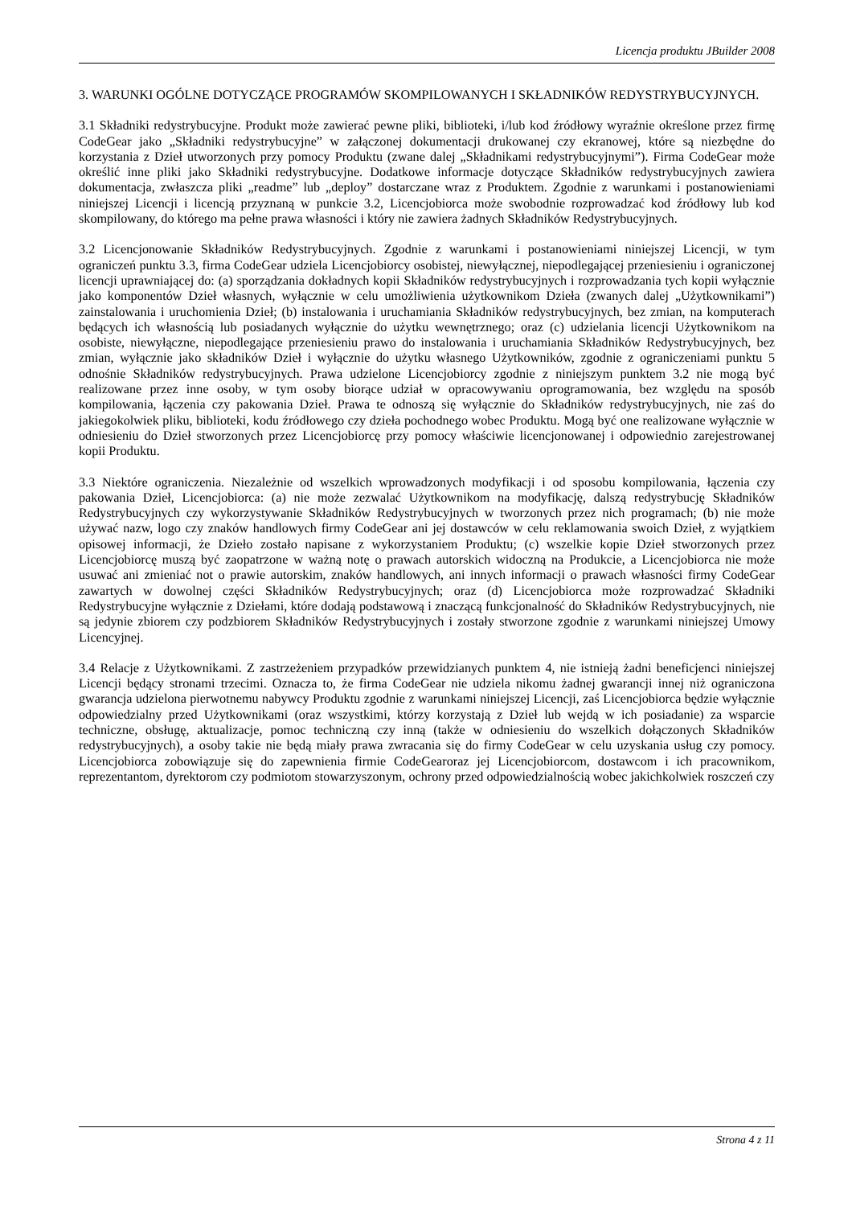Licencja produktu JBuilder 2008
3. WARUNKI OGÓLNE DOTYCZĄCE PROGRAMÓW SKOMPILOWANYCH I SKŁADNIKÓW REDYSTRYBUCYJNYCH.
3.1 Składniki redystrybucyjne. Produkt może zawierać pewne pliki, biblioteki, i/lub kod źródłowy wyraźnie określone przez firmę CodeGear jako „Składniki redystrybucyjne” w załączonej dokumentacji drukowanej czy ekranowej, które są niezbędne do korzystania z Dzieł utworzonych przy pomocy Produktu (zwane dalej „Składnikami redystrybucyjnymi”). Firma CodeGear może określić inne pliki jako Składniki redystrybucyjne. Dodatkowe informacje dotyczące Składników redystrybucyjnych zawiera dokumentacja, zwłaszcza pliki „readme” lub „deploy” dostarczane wraz z Produktem. Zgodnie z warunkami i postanowieniami niniejszej Licencji i licencją przyznaną w punkcie 3.2, Licencjobiorca może swobodnie rozprowadzać kod źródłowy lub kod skompilowany, do którego ma pełne prawa własności i który nie zawiera żadnych Składników Redystrybucyjnych.
3.2 Licencjonowanie Składników Redystrybucyjnych. Zgodnie z warunkami i postanowieniami niniejszej Licencji, w tym ograniczeń punktu 3.3, firma CodeGear udziela Licencjobiorcy osobistej, niewyłącznej, niepodlegającej przeniesieniu i ograniczonej licencji uprawniającej do: (a) sporządzania dokładnych kopii Składników redystrybucyjnych i rozprowadzania tych kopii wyłącznie jako komponentów Dzieł własnych, wyłącznie w celu umożliwienia użytkownikom Dzieła (zwanych dalej „Użytkownikami”) zainstalowania i uruchomienia Dzieł; (b) instalowania i uruchamiania Składników redystrybucyjnych, bez zmian, na komputerach będących ich własnością lub posiadanych wyłącznie do użytku wewnętrznego; oraz (c) udzielania licencji Użytkownikom na osobiste, niewyłączne, niepodlegające przeniesieniu prawo do instalowania i uruchamiania Składników Redystrybucyjnych, bez zmian, wyłącznie jako składników Dzieł i wyłącznie do użytku własnego Użytkowników, zgodnie z ograniczeniami punktu 5 odnośnie Składników redystrybucyjnych. Prawa udzielone Licencjobiorcy zgodnie z niniejszym punktem 3.2 nie mogą być realizowane przez inne osoby, w tym osoby biorące udział w opracowywaniu oprogramowania, bez względu na sposób kompilowania, łączenia czy pakowania Dzieł. Prawa te odnoszą się wyłącznie do Składników redystrybucyjnych, nie zaś do jakiegokolwiek pliku, biblioteki, kodu źródłowego czy dzieła pochodnego wobec Produktu. Mogą być one realizowane wyłącznie w odniesieniu do Dzieł stworzonych przez Licencjobiorcę przy pomocy właściwie licencjonowanej i odpowiednio zarejestrowanej kopii Produktu.
3.3 Niektóre ograniczenia. Niezależnie od wszelkich wprowadzonych modyfikacji i od sposobu kompilowania, łączenia czy pakowania Dzieł, Licencjobiorca: (a) nie może zezwalać Użytkownikom na modyfikację, dalszą redystrybucję Składników Redystrybucyjnych czy wykorzystywanie Składników Redystrybucyjnych w tworzonych przez nich programach; (b) nie może używać nazw, logo czy znaków handlowych firmy CodeGear ani jej dostawców w celu reklamowania swoich Dzieł, z wyjątkiem opisowej informacji, że Dzieło zostało napisane z wykorzystaniem Produktu; (c) wszelkie kopie Dzieł stworzonych przez Licencjobiorcę muszą być zaopatrzone w ważną notę o prawach autorskich widoczną na Produkcie, a Licencjobiorca nie może usuwać ani zmieniać not o prawie autorskim, znaków handlowych, ani innych informacji o prawach własności firmy CodeGear zawartych w dowolnej części Składników Redystrybucyjnych; oraz (d) Licencjobiorca może rozprowadzać Składniki Redystrybucyjne wyłącznie z Dziełami, które dodają podstawową i znaczącą funkcjonalność do Składników Redystrybucyjnych, nie są jedynie zbiorem czy podzbiorem Składników Redystrybucyjnych i zostały stworzone zgodnie z warunkami niniejszej Umowy Licencyjnej.
3.4 Relacje z Użytkownikami. Z zastrzeżeniem przypadków przewidzianych punktem 4, nie istnieją żadni beneficjenci niniejszej Licencji będący stronami trzecimi. Oznacza to, że firma CodeGear nie udziela nikomu żadnej gwarancji innej niż ograniczona gwarancja udzielona pierwotnemu nabywcy Produktu zgodnie z warunkami niniejszej Licencji, zaś Licencjobiorca będzie wyłącznie odpowiedzialny przed Użytkownikami (oraz wszystkimi, którzy korzystają z Dzieł lub wejdą w ich posiadanie) za wsparcie techniczne, obsługę, aktualizacje, pomoc techniczną czy inną (także w odniesieniu do wszelkich dołączonych Składników redystrybucyjnych), a osoby takie nie będą miały prawa zwracania się do firmy CodeGear w celu uzyskania usług czy pomocy. Licencjobiorca zobowiązuje się do zapewnienia firmie CodeGearoraz jej Licencjobiorcom, dostawcom i ich pracownikom, reprezentantom, dyrektorom czy podmiotom stowarzyszonym, ochrony przed odpowiedzialnością wobec jakichkolwiek roszczeń czy
Strona 4 z 11